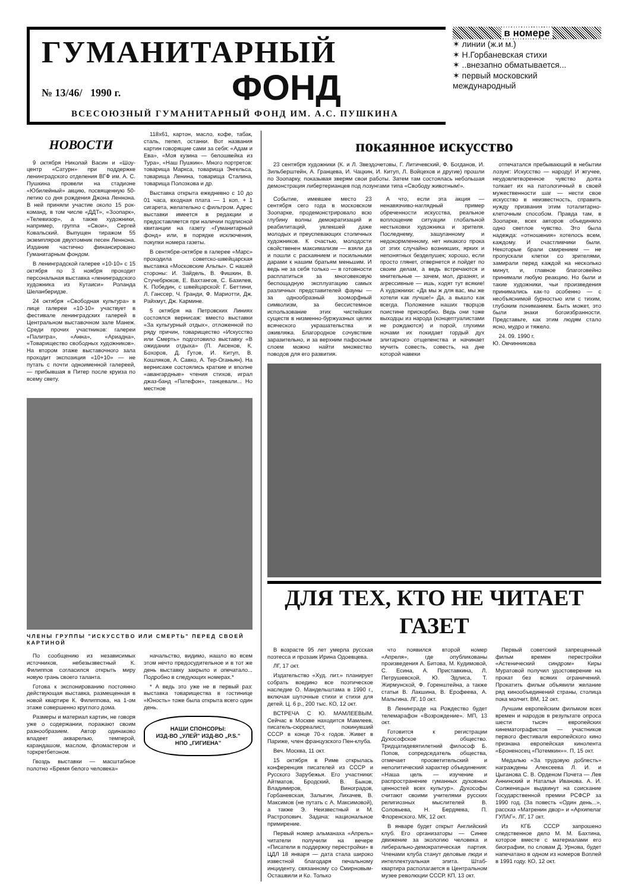ГУМАНИТАРНЫЙ
ФОНД
№ 13/46/ 1990 г.
ВСЕСОЮЗНЫЙ ГУМАНИТАРНЫЙ ФОНД ИМ. А.С. ПУШКИНА
в номере
✶ линии (ж.и м.)
✶ Н.Горбаневская стихи
✶ ..внезапно обматывается...
✶ первый московский международный
НОВОСТИ
9 октября Николай Васин и «Шоу-центр «Сатурн» при поддержке ленинградского отделения ВГФ им. А. С. Пушкина провели на стадионе «Юбилейный» акцию, посвященную 50-летию со дня рождения Джона Леннона. В ней приняли участие около 15 рок-команд, в том числе «ДДТ», «Зоопарк», «Телевизор», а также художники, например, группа «Свои», Сергей Ковальский. Выпущен тиражом 55 экземпляров двухтомник песен Леннона. Издание частично финансировано Гуманитарным фондом.
В ленинградской галерее «10-10» с 15 октября по 3 ноября проходит персональная выставка «ленинградского художника из Кутаиси» Роланда Шеланберидзе.
24 октября «Свободная культура» в лице галереи «10-10» участвует в фестивале ленинградских галерей в Центральном выставочном зале Манеж. Среди прочих участников: галереи «Палитра», «Анна», «Ариадна», «Товарищество свободных художников». На втором этаже выставочного зала проходит экспозиция «10+10» — не путать с почти одноименной галереей, — прибывшая в Питер после круиза по всему свету.
118х61, картон, масло, кофе, табак, сталь, пепел, останки. Вот названия картин говорящие сами за себя: «Адам и Ева», «Моя кузина — белошвейка из Тура», «Наш Пушкин». Много портретов: товарища Маркса, товарища Энгельса, товарища Ленина, товарища Сталина, товарища Полозкова и др.
Выставка открыта ежедневно с 10 до 01 часа, входная плата — 1 коп. + 1 сигарета, желательно с фильтром. Адрес выставки имеется в редакции и предоставляется при наличии подписной квитанции на газету «Гуманитарный фонд» или, в порядке исключения, покупки номера газеты.
В сентябре-октябре в галерее «Марс» проходила советско-швейцарская выставка «Московские Альпы». С нашей стороны: И. Зайдель, В. Фишкин, В. Стучебрюков, Е. Вахтангов, С. Базилев, К. Победин, с швейцарской: Г. Беттини, Л. Ганссер, Ч. Гранди, Ф. Мариотти, Дж. Райхмут, Дж. Кармине.
5 октября на Петровских Линиях состоялся вернисаж: вместо выставки «За культурный отдых», отложенной по ряду причин, товарищество «Искусство или Смерть» подготовило выставку «В ожидании отдыха» (П. Аксенов, К. Бохоров, Д. Гутов, И. Китуп, В. Кошляков, А. Савко, А. Тер-Оганьян). На вернисаже состоялись краткие и вполне «авангардные» чтения стихов, играл джаз-банд «Патефон», танцевали... Но местное
ЧЛЕНЫ ГРУППЫ "ИСКУССТВО ИЛИ СМЕРТЬ" ПЕРЕД СВОЕЙ КАРТИНОЙ
По сообщению из независимых источников, небезызвестный К. Филиппов согласился открыть миру новую грань своего таланта.
Готова к экспонированию постоянно действующая выставка, размещенная в новой квартире К. Филиппова, на 1-ом этаже совершенно круглого дома.
Размеры и материал картин, не говоря уже о содержании, поражают своим разнообразием. Автор одинаково владеет акварелью, темперой, карандашом, маслом, фломастером и торкретбетоном.
Гвоздь выставки — масштабное полотно «Бремя белого человека»
начальство, видимо, нашло во всем этом нечто предосудительное и в тот же день выставку закрыло и опечатало... Подробно в следующих номерах.*
* А ведь это уже не в первый раз: выставка товарищества в гостинице «Юность» тоже была открыта всего один день.
НАШИ СПОНСОРЫ:
ИЗД-ВО „УЛЕЙ" ИЗД-ВО „P.S."
НПО „ГИГИЕНА"
покаянное искусство
23 сентября художники (К. и Л. Звездочетовы, Г. Литичевский, Ф. Богданов, И. Зильберштейн, А. Гранцева, И. Чацкин, И. Китуп, Л. Войцехов и другие) прошли по Зоопарку, показывая зверям свои работы. Затем там состоялась небольшая демонстрация либертерианцев под лозунгами типа «Свободу животным!».
Событие, имевшее место 23 сентября сего года в московском Зоопарке, продемонстрировало всю глубину волны демократизаций и реабилитаций, увлекшей даже молодых и преуспевающих столичных художников. К счастью, молодости свойственен максимализм — взяли да и пошли с раскаянием и посильными дарами к нашим братьям меньшим. И ведь не за себя только — в готовности расплатиться за многовековую беспощадную эксплуатацию самых различных представителей фауны — за однообразный зооморфный символизм, за бессистемное использование этих чистейших существ в низменно-буржуазных целях всяческого украшательства и оживляжа. Благородное сочувствие заразительно, и за верхним пафосным слоем можно найти множество поводов для его развития.
А что, если эта акция — ненавязчиво-наглядный пример обреченности искусства, реальное воплощение ситуации глобальной нестыковки художника и зрителя. Последнему, зашуганному и недокормленному, нет никакого прока от этих случайно возникших, ярких и непонятных безделушек; хорошо, если просто глянет, отвернется и пойдет по своим делам, а ведь встречаются и мнительные — зачем, мол, дразнят, и агрессивные — ишь, ходят тут всякие! А художники: «Да мы ж для вас, мы же хотели как лучше!» Да, а вышло как всегда. Положение наших творцов поистине прискорбно. Ведь они тоже выходцы из народа (концептуалистами не рождаются) и порой, глухими ночами их покидает гордый дух элитарного отщепенства и начинает мучить совесть, совесть, на дне которой навеки
отпечатался пребывающий в небытии лозунг: Искусство — народу! И жгучее, неудовлетворенное чувство долга толкает их на патологичный в своей мужественности шаг — нести свое искусство в неизвестность, справить нужду призвания этим тоталитарно-клеточным способом. Правда там, в Зоопарке, всех авторов объединяло одно светлое чувство. Это была надежда: «отношения» хотелось всем, каждому. И счастливчики были. Некоторые брали смирением — не пропускали клетки со зрителями, замирали перед каждой на несколько минут, и, главное благоговейно принимали любую реакцию. Но были и такие художники, чьи произведения принимались как-то особенно — с необъяснимой бурностью или с тихим, глубоким пониманием. Быть может, это были знаки богоизбранности. Представьте, как этим людям стало ясно, мудро и тяжело.
24. 09. 1990 г.
Ю. Овчинникова
ДЛЯ ТЕХ, КТО НЕ ЧИТАЕТ ГАЗЕТ
В возрасте 95 лет умерла русская поэтесса и прозаик Ирина Одоевцева.
ЛГ, 17 окт.
Издательство «Худ. лит.» планирует собрать воедино все поэтическое наследие О. Мандельштама в 1990 г., включая шуточные стихи и стихи для детей. Ц. 6 р., 200 тыс. КО, 12 окт.
ВСТРЕЧА С Ю. МАМЛЕЕВЫМ. Сейчас в Москве находится Мамлеев, писатель-сюрреалист, покинувший СССР в конце 70-х годов. Живет в Париже, член французского Пен-клуба.
Веч. Москва, 11 окт.
15 октября в Риме открылась конференция писателей из СССР и Русского Зарубежья. Его участники: Айтматов, Бродский, В. Быков, Владимиров, Виноградов, Горбаневская, Залыгин, Лихачев, В. Максимов (не путать с А. Максимовой), а также Э. Неизвестный и М. Растропович. Задача: национальное примирение.
Первый номер альманаха «Апрель» читатели получили на вечере «Писатели в поддержку перестройки» в ЦДЛ 18 января — дата стала широко известной благодаря печальному инциденту, связанному со Смирновым-Осташвили и Ко. Только
что появился второй номер «Апреля», где опубликованы произведения А. Битова, М. Кудимовой, С. Есина, А. Приставкина, Л. Петрушевской, Ю. Эдлиса, Т. Жирмунской, Ф. Горенштейна, а также статьи В. Лакшина, В. Ерофеева, А. Мальгина. ЛГ, 10 окт.
В Ленинграде на Рождество будет телемарафон «Возрождение». МП, 13 окт.
Готовится к регистрации Духософское общество. Тридцатидевятилетний философ Б. Попов, сопредседатель общества, отмечает просветительский и неполитический характер объединения: «Наша цель — изучение и распространение гуманных духовных ценностей всех культур». Духософы считают своими учителями русских религиозных мыслителей В. Соловьева, Н. Бердяева, П. Флоренского. МК, 12 окт.
В январе будет открыт Английский клуб. Его организаторы — Синее движение за экологию человека и либерально-демократическая партия. Членами клуба станут деловые люди и интеллектуальная элита. Штаб-квартира располагается в Центральном музее революции СССР. КП, 13 окт.
Первый советский запрещенный фильм времен перестройки «Астенический синдром» Киры Муратовой получил удостоверение на прокат без всяких ограничений. Прокатить фильм объявили желание ряд кинообъединений страны, столица пока молчит. ВМ, 12 окт.
Лучшим европейским фильмом всех времен и народов в результате опроса шести тысяч европейских кинематографистов — участников первого фестиваля европейского кино признана европейская кинолента «Броненосец «Потемкин»». П, 15 окт.
Медалью «За трудовую доблесть» награждены Алексеева Л. И. и Цыганова С. В. Орденом Почета — Лев Аннинский и Наталья Иванова. А. И. Солженицын выдвинут на соискание Государственной премии РСФСР за 1990 год. (За повесть «Один день...», рассказ «Матренин двор» и «Архипелаг ГУЛАГ». ЛГ, 17 окт.
Из КГБ СССР запрошено следственное дело М. М. Бахтина, которое вместе с материалами его биографии, по словам Д. Урнова, будет напечатано в одном из номеров Воплей в 1991 году. КО, 12 окт.